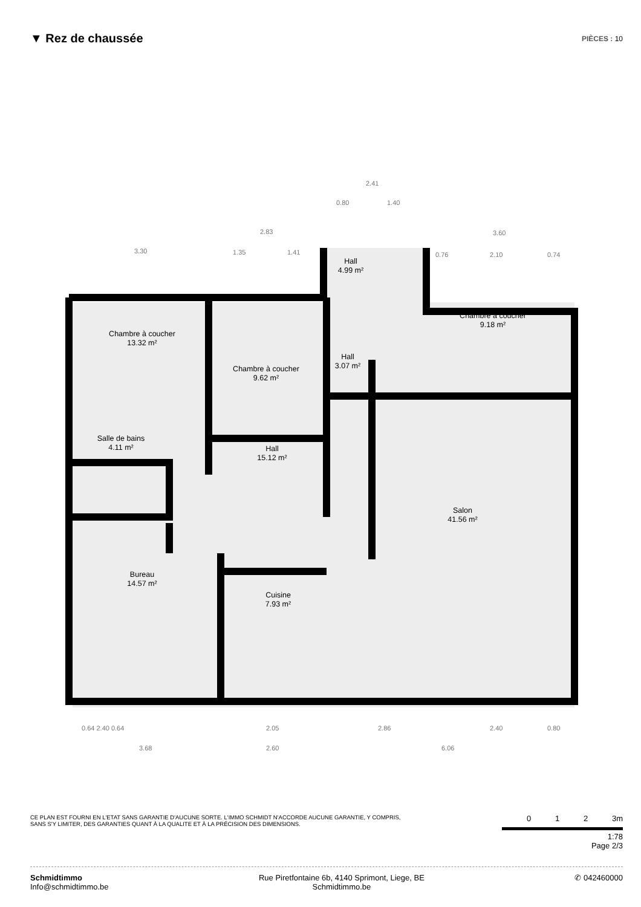▼ Rez de chaussée
PIÈCES : 10
Chambre à coucher
13.32 m²
Chambre à coucher
9.62 m²
Hall
4.99 m²
Hall
3.07 m²
Chambre à coucher
9.18 m²
Salle de bains
4.11 m²
Hall
15.12 m²
Salon
41.56 m²
Bureau
14.57 m²
Cuisine
7.93 m²
2.41
0.80 1.40
2.83 3.60
3.30 1.35 1.41 0.76 2.10 0.74
0.64 2.40 0.64 2.05 2.86 2.40 0.80
3.68 2.60 6.06
CE PLAN EST FOURNI EN L'ETAT SANS GARANTIE D'AUCUNE SORTE. L'IMMO SCHMIDT N'ACCORDE AUCUNE GARANTIE, Y COMPRIS, SANS S'Y LIMITER, DES GARANTIES QUANT À LA QUALITE ET À LA PRÉCISION DES DIMENSIONS.
0 1 2 3m
1:78
Page 2/3
Schmidtimmo
Info@schmidtimmo.be
Rue Piretfontaine 6b, 4140 Sprimont, Liege, BE
Schmidtimmo.be
✆ 042460000